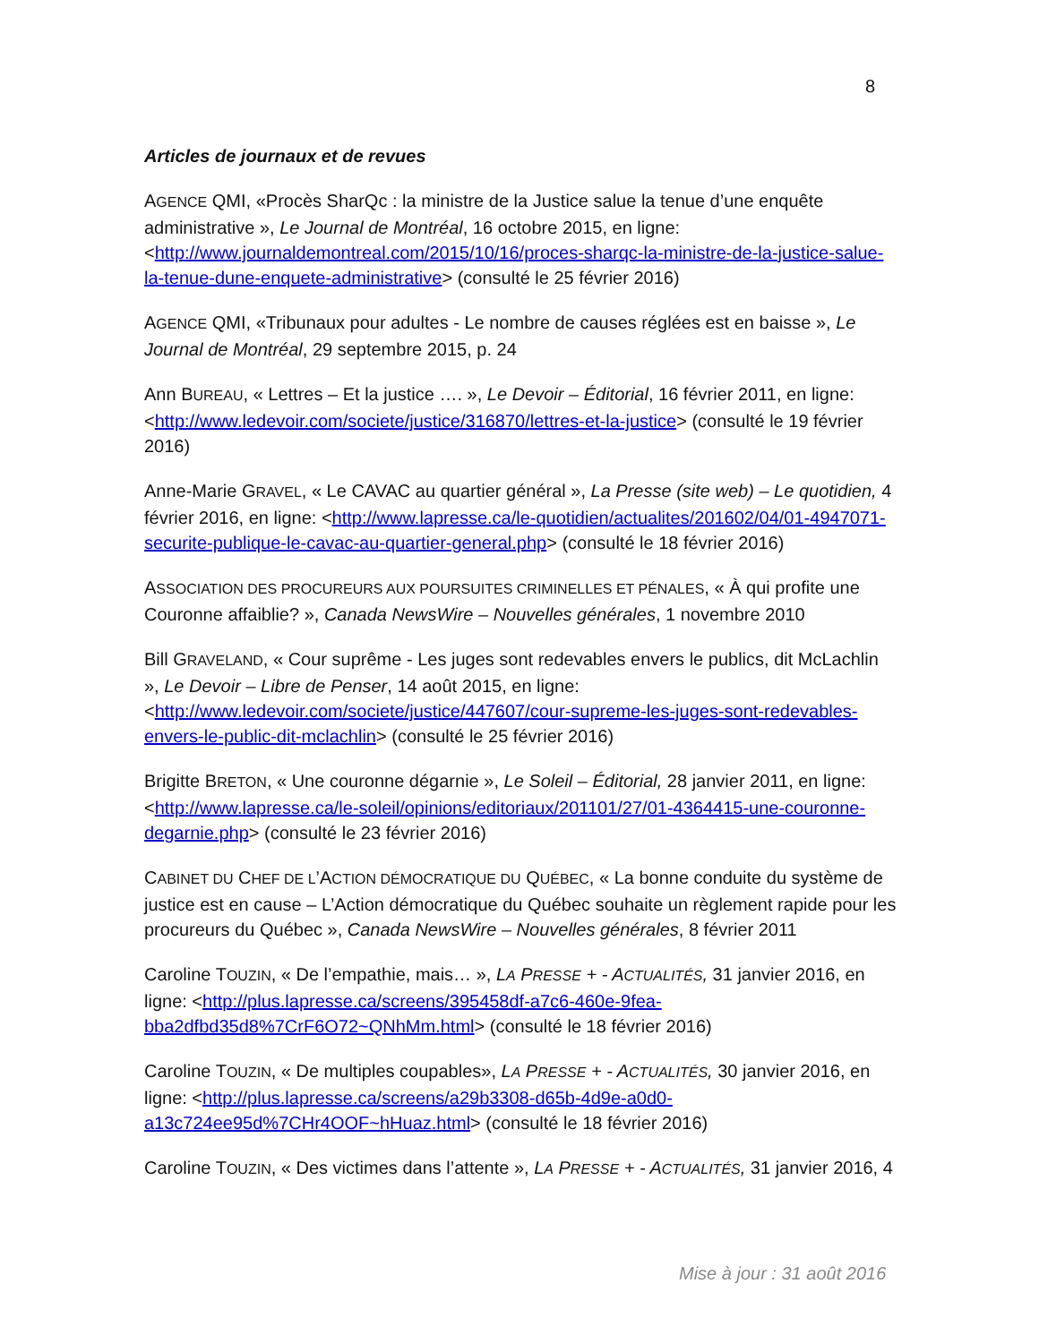8
Articles de journaux et de revues
AGENCE QMI, «Procès SharQc : la ministre de la Justice salue la tenue d’une enquête administrative », Le Journal de Montréal, 16 octobre 2015, en ligne: <http://www.journaldemontreal.com/2015/10/16/proces-sharqc-la-ministre-de-la-justice-salue-la-tenue-dune-enquete-administrative> (consulté le 25 février 2016)
AGENCE QMI, «Tribunaux pour adultes - Le nombre de causes réglées est en baisse », Le Journal de Montréal, 29 septembre 2015, p. 24
Ann BUREAU, « Lettres – Et la justice …. », Le Devoir – Éditorial, 16 février 2011, en ligne: <http://www.ledevoir.com/societe/justice/316870/lettres-et-la-justice> (consulté le 19 février 2016)
Anne-Marie GRAVEL, « Le CAVAC au quartier général », La Presse (site web) – Le quotidien, 4 février 2016, en ligne: <http://www.lapresse.ca/le-quotidien/actualites/201602/04/01-4947071-securite-publique-le-cavac-au-quartier-general.php> (consulté le 18 février 2016)
ASSOCIATION DES PROCUREURS AUX POURSUITES CRIMINELLES ET PÉNALES, « À qui profite une Couronne affaiblie? », Canada NewsWire – Nouvelles générales, 1 novembre 2010
Bill GRAVELAND, « Cour suprême - Les juges sont redevables envers le publics, dit McLachlin », Le Devoir – Libre de Penser, 14 août 2015, en ligne: <http://www.ledevoir.com/societe/justice/447607/cour-supreme-les-juges-sont-redevables-envers-le-public-dit-mclachlin> (consulté le 25 février 2016)
Brigitte BRETON, « Une couronne dégarnie », Le Soleil – Éditorial, 28 janvier 2011, en ligne: <http://www.lapresse.ca/le-soleil/opinions/editoriaux/201101/27/01-4364415-une-couronne-degarnie.php> (consulté le 23 février 2016)
CABINET DU CHEF DE L’ACTION DÉMOCRATIQUE DU QUÉBEC, « La bonne conduite du système de justice est en cause – L’Action démocratique du Québec souhaite un règlement rapide pour les procureurs du Québec », Canada NewsWire – Nouvelles générales, 8 février 2011
Caroline TOUZIN, « De l’empathie, mais… », LA PRESSE + - ACTUALITÉS, 31 janvier 2016, en ligne: <http://plus.lapresse.ca/screens/395458df-a7c6-460e-9fea-bba2dfbd35d8%7CrF6O72~QNhMm.html> (consulté le 18 février 2016)
Caroline TOUZIN, « De multiples coupables», LA PRESSE + - ACTUALITÉS, 30 janvier 2016, en ligne: <http://plus.lapresse.ca/screens/a29b3308-d65b-4d9e-a0d0-a13c724ee95d%7CHr4OOF~hHuaz.html> (consulté le 18 février 2016)
Caroline TOUZIN, « Des victimes dans l’attente », LA PRESSE + - ACTUALITÉS, 31 janvier 2016, 4
Mise à jour : 31 août 2016